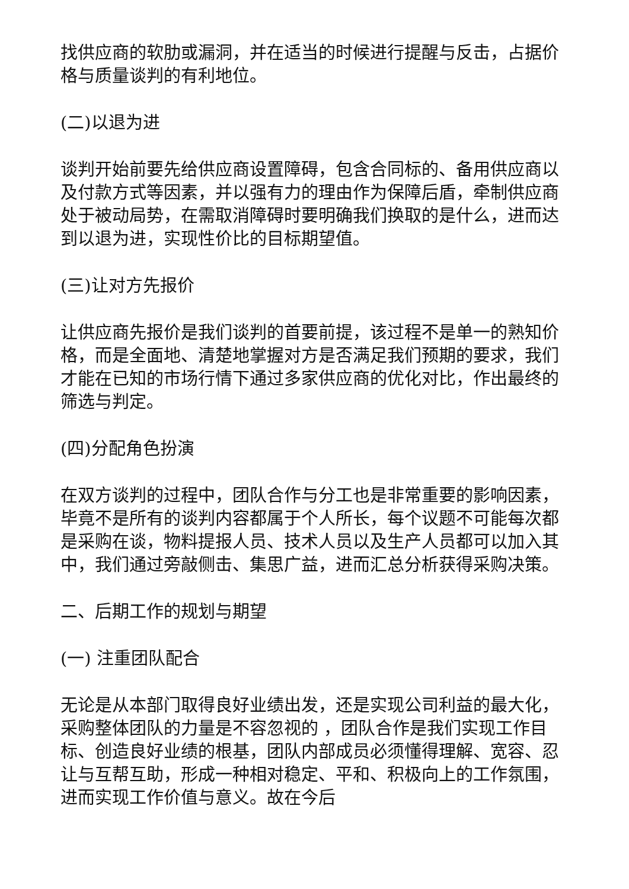找供应商的软肋或漏洞，并在适当的时候进行提醒与反击，占据价格与质量谈判的有利地位。
(二)以退为进
谈判开始前要先给供应商设置障碍，包含合同标的、备用供应商以及付款方式等因素，并以强有力的理由作为保障后盾，牵制供应商处于被动局势，在需取消障碍时要明确我们换取的是什么，进而达到以退为进，实现性价比的目标期望值。
(三)让对方先报价
让供应商先报价是我们谈判的首要前提，该过程不是单一的熟知价格，而是全面地、清楚地掌握对方是否满足我们预期的要求，我们才能在已知的市场行情下通过多家供应商的优化对比，作出最终的筛选与判定。
(四)分配角色扮演
在双方谈判的过程中，团队合作与分工也是非常重要的影响因素，毕竟不是所有的谈判内容都属于个人所长，每个议题不可能每次都是采购在谈，物料提报人员、技术人员以及生产人员都可以加入其中，我们通过旁敲侧击、集思广益，进而汇总分析获得采购决策。
二、后期工作的规划与期望
(一) 注重团队配合
无论是从本部门取得良好业绩出发，还是实现公司利益的最大化，采购整体团队的力量是不容忽视的 ，团队合作是我们实现工作目标、创造良好业绩的根基，团队内部成员必须懂得理解、宽容、忍让与互帮互助，形成一种相对稳定、平和、积极向上的工作氛围，进而实现工作价值与意义。故在今后